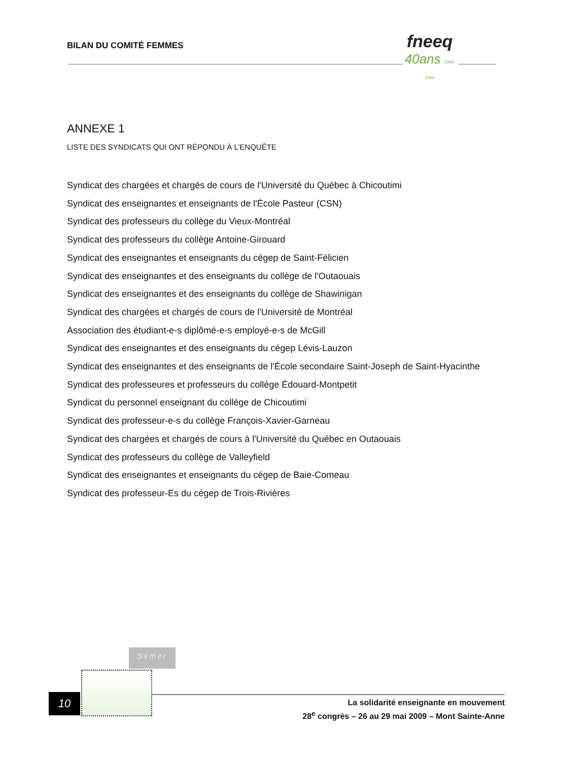BILAN DU COMITÉ FEMMES
fneeq
40ans 1969-2009
ANNEXE 1
LISTE DES SYNDICATS QUI ONT RÉPONDU À L’ENQUÊTE
Syndicat des chargées et chargés de cours de l'Université du Québec à Chicoutimi
Syndicat des enseignantes et enseignants de l'École Pasteur (CSN)
Syndicat des professeurs du collège du Vieux-Montréal
Syndicat des professeurs du collège Antoine-Girouard
Syndicat des enseignantes et enseignants du cégep de Saint-Félicien
Syndicat des enseignantes et des enseignants du collège de l'Outaouais
Syndicat des enseignantes et des enseignants du collège de Shawinigan
Syndicat des chargées et chargés de cours de l'Université de Montréal
Association des étudiant-e-s diplômé-e-s employé-e-s de McGill
Syndicat des enseignantes et des enseignants du cégep Lévis-Lauzon
Syndicat des enseignantes et des enseignants de l'École secondaire Saint-Joseph de Saint-Hyacinthe
Syndicat des professeures et professeurs du collège Édouard-Montpetit
Syndicat du personnel enseignant du collège de Chicoutimi
Syndicat des professeur-e-s du collège François-Xavier-Garneau
Syndicat des chargées et chargés de cours à l'Université du Québec en Outaouais
Syndicat des professeurs du collège de Valleyfield
Syndicat des enseignantes et enseignants du cégep de Baie-Comeau
Syndicat des professeur-Es du cégep de Trois-Rivières
Semer
10
La solidarité enseignante en mouvement
28<sup>e</sup> congrès – 26 au 29 mai 2009 – Mont Sainte-Anne